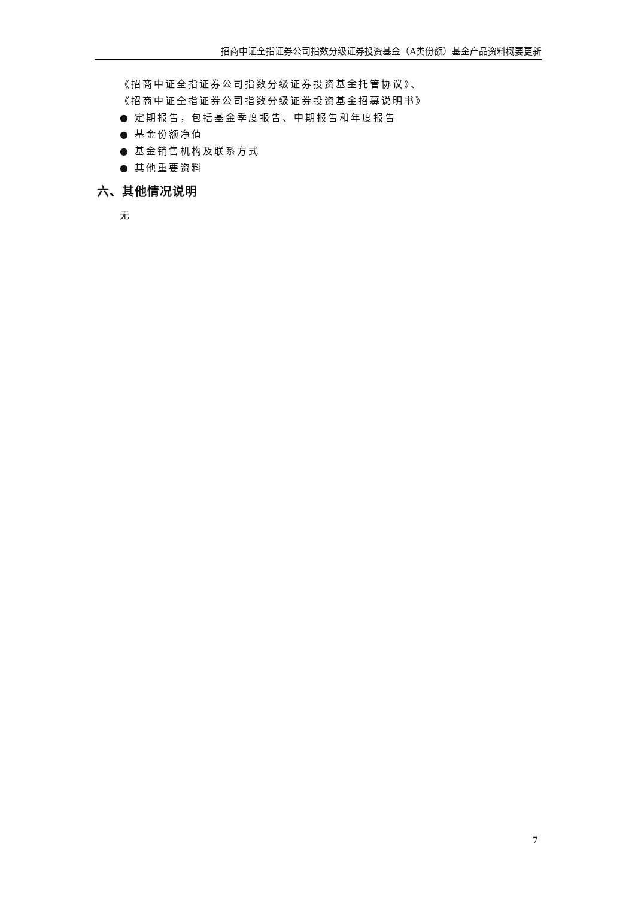招商中证全指证券公司指数分级证券投资基金（A类份额）基金产品资料概要更新
《招商中证全指证券公司指数分级证券投资基金托管协议》、
《招商中证全指证券公司指数分级证券投资基金招募说明书》
● 定期报告，包括基金季度报告、中期报告和年度报告
● 基金份额净值
● 基金销售机构及联系方式
● 其他重要资料
六、其他情况说明
无
7